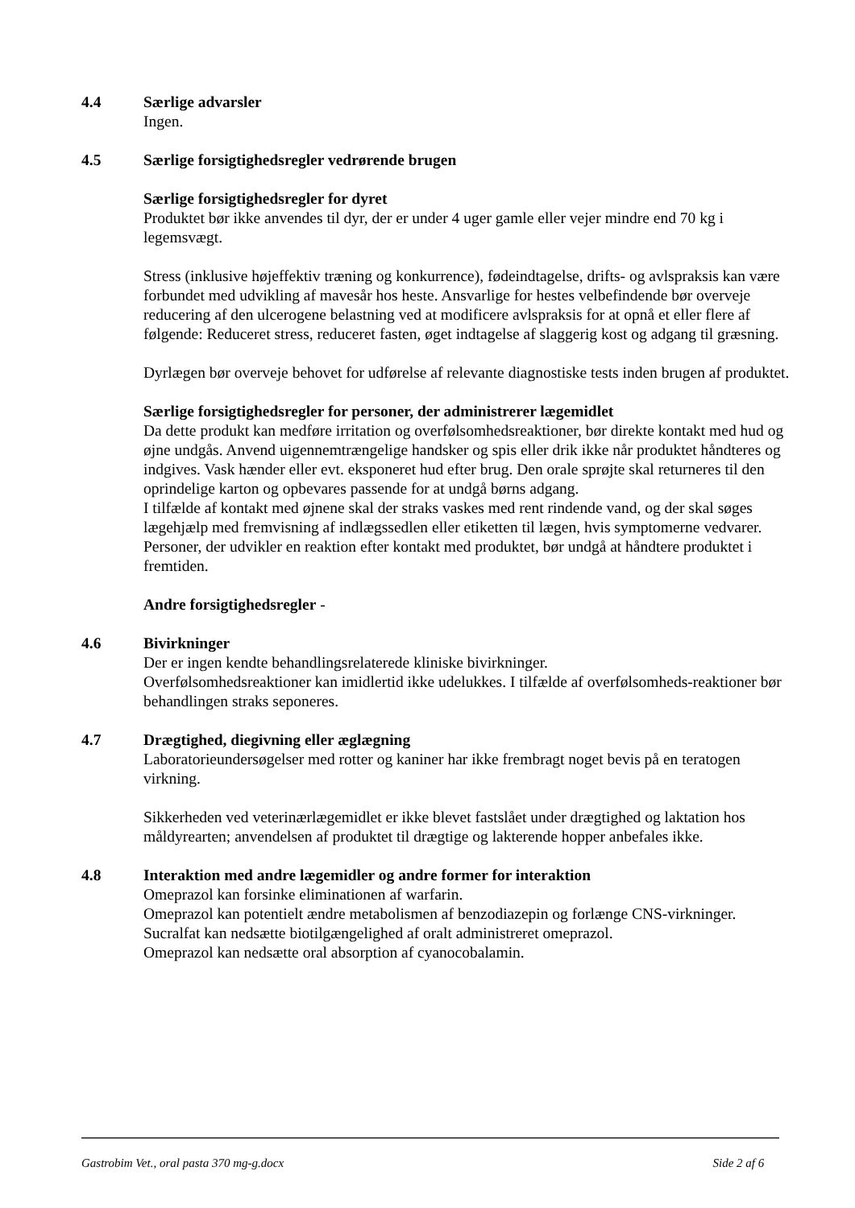4.4 Særlige advarsler
Ingen.
4.5 Særlige forsigtighedsregler vedrørende brugen
Særlige forsigtighedsregler for dyret
Produktet bør ikke anvendes til dyr, der er under 4 uger gamle eller vejer mindre end 70 kg i legemsvægt.
Stress (inklusive højeffektiv træning og konkurrence), fødeindtagelse, drifts- og avlspraksis kan være forbundet med udvikling af mavesår hos heste. Ansvarlige for hestes velbefindende bør overveje reducering af den ulcerogene belastning ved at modificere avlspraksis for at opnå et eller flere af følgende: Reduceret stress, reduceret fasten, øget indtagelse af slaggerig kost og adgang til græsning.
Dyrlægen bør overveje behovet for udførelse af relevante diagnostiske tests inden brugen af produktet.
Særlige forsigtighedsregler for personer, der administrerer lægemidlet
Da dette produkt kan medføre irritation og overfølsomhedsreaktioner, bør direkte kontakt med hud og øjne undgås. Anvend uigennemtrængelige handsker og spis eller drik ikke når produktet håndteres og indgives. Vask hænder eller evt. eksponeret hud efter brug. Den orale sprøjte skal returneres til den oprindelige karton og opbevares passende for at undgå børns adgang.
I tilfælde af kontakt med øjnene skal der straks vaskes med rent rindende vand, og der skal søges lægehjælp med fremvisning af indlægssedlen eller etiketten til lægen, hvis symptomerne vedvarer. Personer, der udvikler en reaktion efter kontakt med produktet, bør undgå at håndtere produktet i fremtiden.
Andre forsigtighedsregler -
4.6 Bivirkninger
Der er ingen kendte behandlingsrelaterede kliniske bivirkninger.
Overfølsomhedsreaktioner kan imidlertid ikke udelukkes. I tilfælde af overfølsomheds-reaktioner bør behandlingen straks seponeres.
4.7 Drægtighed, diegivning eller æglægning
Laboratorieundersøgelser med rotter og kaniner har ikke frembragt noget bevis på en teratogen virkning.
Sikkerheden ved veterinærlægemidlet er ikke blevet fastslået under drægtighed og laktation hos måldyrearten; anvendelsen af produktet til drægtige og lakterende hopper anbefales ikke.
4.8 Interaktion med andre lægemidler og andre former for interaktion
Omeprazol kan forsinke eliminationen af warfarin.
Omeprazol kan potentielt ændre metabolismen af benzodiazepin og forlænge CNS-virkninger.
Sucralfat kan nedsætte biotilgængelighed af oralt administreret omeprazol.
Omeprazol kan nedsætte oral absorption af cyanocobalamin.
Gastrobim Vet., oral pasta 370 mg-g.docx Side 2 af 6